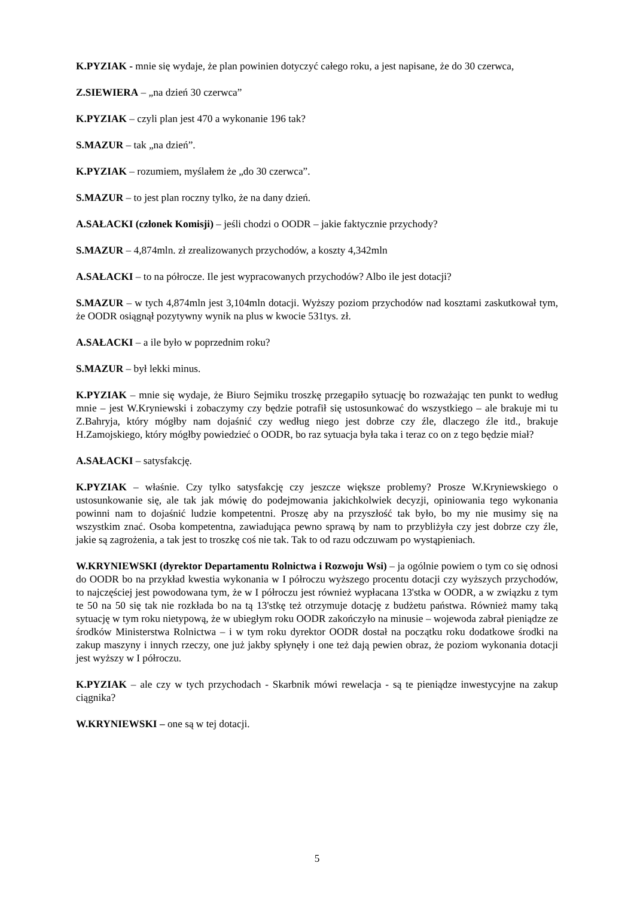K.PYZIAK - mnie się wydaje, że plan powinien dotyczyć całego roku, a jest napisane, że do 30 czerwca,
Z.SIEWIERA – „na dzień 30 czerwca”
K.PYZIAK – czyli plan jest 470 a wykonanie 196 tak?
S.MAZUR – tak „na dzień”.
K.PYZIAK – rozumiem, myślałem że „do 30 czerwca”.
S.MAZUR – to jest plan roczny tylko, że na dany dzień.
A.SAŁACKI (członek Komisji) – jeśli chodzi o OODR – jakie faktycznie przychody?
S.MAZUR – 4,874mln. zł zrealizowanych przychodów, a koszty 4,342mln
A.SAŁACKI – to na półrocze. Ile jest wypracowanych przychodów? Albo ile jest dotacji?
S.MAZUR – w tych 4,874mln jest 3,104mln dotacji. Wyższy poziom przychodów nad kosztami zaskutkował tym, że OODR osiągnął pozytywny wynik na plus w kwocie 531tys. zł.
A.SAŁACKI – a ile było w poprzednim roku?
S.MAZUR – był lekki minus.
K.PYZIAK – mnie się wydaje, że Biuro Sejmiku troszkę przegapiło sytuację bo rozważając ten punkt to według mnie – jest W.Kryniewski i zobaczymy czy będzie potrafił się ustosunkować do wszystkiego – ale brakuje mi tu Z.Bahryja, który mógłby nam dojaśnić czy według niego jest dobrze czy źle, dlaczego źle itd., brakuje H.Zamojskiego, który mógłby powiedzieć o OODR, bo raz sytuacja była taka i teraz co on z tego będzie miał?
A.SAŁACKI – satysfakcję.
K.PYZIAK – właśnie. Czy tylko satysfakcję czy jeszcze większe problemy? Prosze W.Kryniewskiego o ustosunkowanie się, ale tak jak mówię do podejmowania jakichkolwiek decyzji, opiniowania tego wykonania powinni nam to dojaśnić ludzie kompetentni. Proszę aby na przyszłość tak było, bo my nie musimy się na wszystkim znać. Osoba kompetentna, zawiadująca pewno sprawą by nam to przybliżyła czy jest dobrze czy źle, jakie są zagrożenia, a tak jest to troszkę coś nie tak. Tak to od razu odczuwam po wystąpieniach.
W.KRYNIEWSKI (dyrektor Departamentu Rolnictwa i Rozwoju Wsi) – ja ogólnie powiem o tym co się odnosi do OODR bo na przykład kwestia wykonania w I półroczu wyższego procentu dotacji czy wyższych przychodów, to najczęściej jest powodowana tym, że w I półroczu jest również wypłacana 13'stka w OODR, a w związku z tym te 50 na 50 się tak nie rozkłada bo na tą 13'stkę też otrzymuje dotację z budżetu państwa. Również mamy taką sytuację w tym roku nietypową, że w ubiegłym roku OODR zakończyło na minusie – wojewoda zabrał pieniądze ze środków Ministerstwa Rolnictwa – i w tym roku dyrektor OODR dostał na początku roku dodatkowe środki na zakup maszyny i innych rzeczy, one już jakby spłynęły i one też dają pewien obraz, że poziom wykonania dotacji jest wyższy w I półroczu.
K.PYZIAK – ale czy w tych przychodach - Skarbnik mówi rewelacja - są te pieniądze inwestycyjne na zakup ciągnika?
W.KRYNIEWSKI – one są w tej dotacji.
5